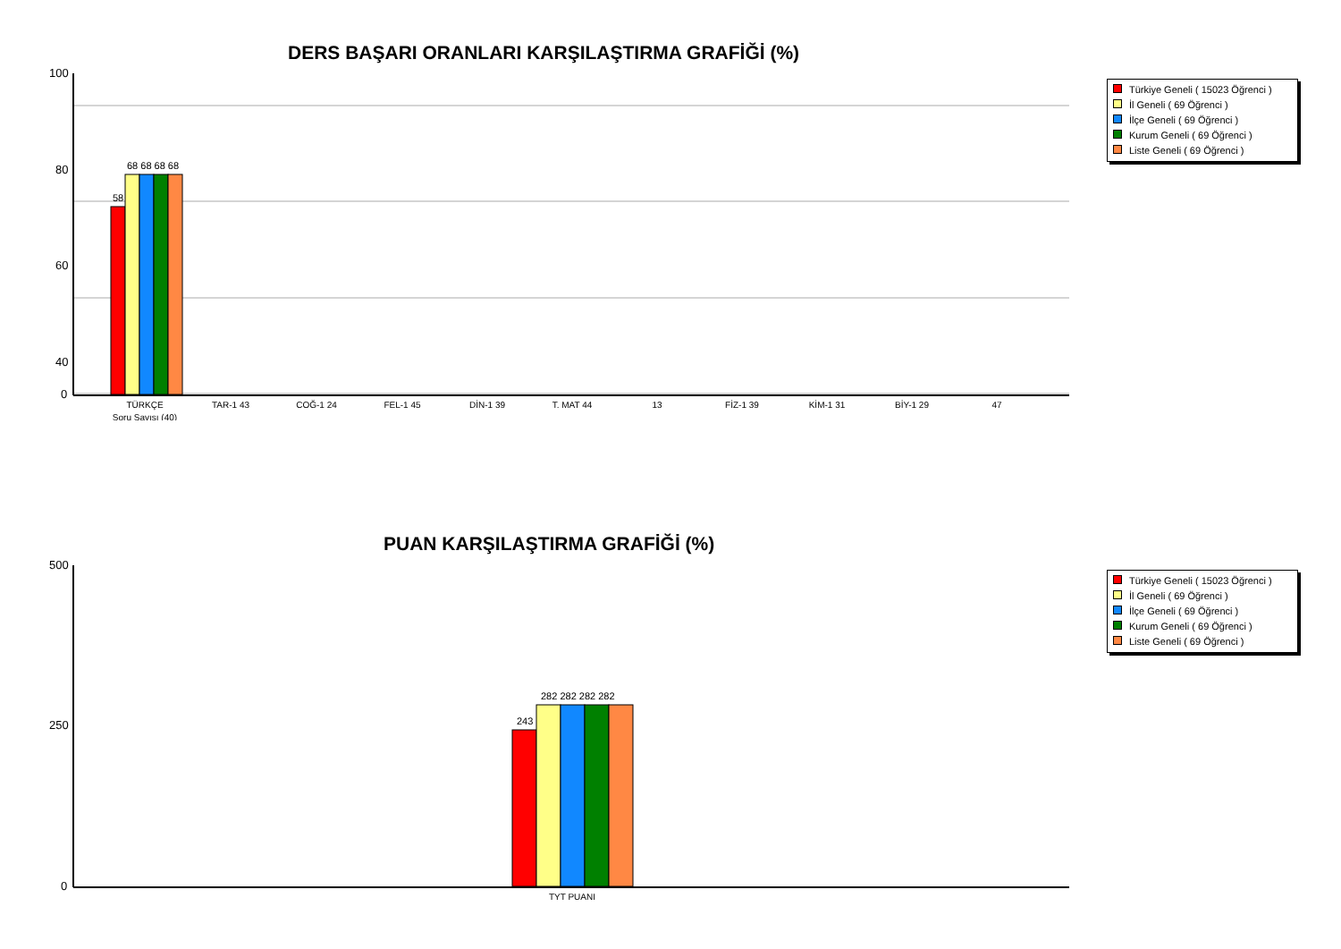DERS BAŞARI ORANLARI KARŞILAŞTIRMA GRAFİĞİ (%)
Türkiye Geneli ( 15023 Öğrenci )
İl Geneli ( 69 Öğrenci )
İlçe Geneli ( 69 Öğrenci )
Kurum Geneli ( 69 Öğrenci )
Liste Geneli ( 69 Öğrenci )
100
80
60
40
0
58
68 68 68 68
TÜRKÇE
Soru Sayısı (40)
TAR-1 43
COĞ-1 24
FEL-1 45
DİN-1 39
T. MAT 44
13
FİZ-1 39
KİM-1 31
BİY-1 29
47
PUAN KARŞILAŞTIRMA GRAFİĞİ (%)
Türkiye Geneli ( 15023 Öğrenci )
İl Geneli ( 69 Öğrenci )
İlçe Geneli ( 69 Öğrenci )
Kurum Geneli ( 69 Öğrenci )
Liste Geneli ( 69 Öğrenci )
500
250
0
243
282 282 282 282
TYT PUANI